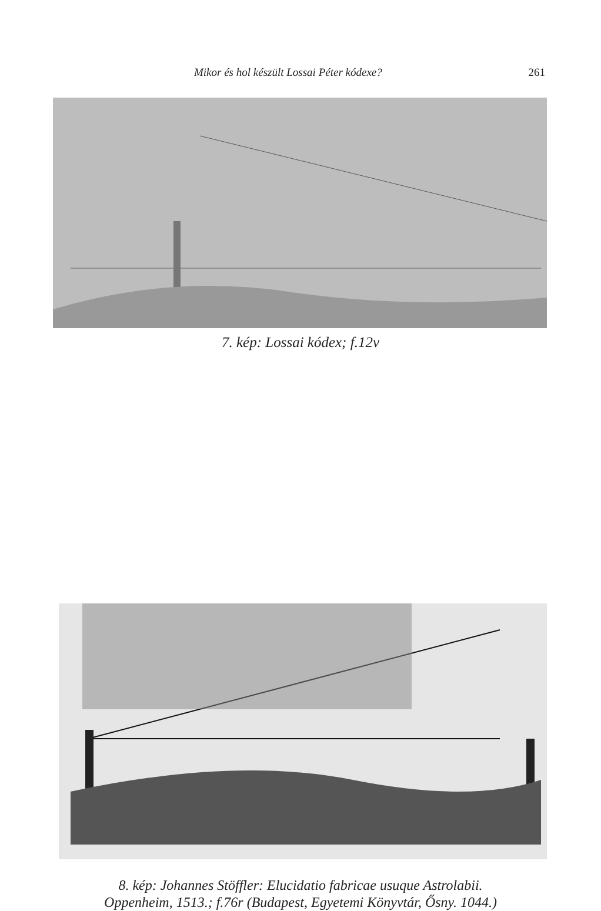Mikor és hol készült Lossai Péter kódexe? 261
7. kép: Lossai kódex; f.12v
8. kép: Johannes Stöffler: Elucidatio fabricae usuque Astrolabii.
Oppenheim, 1513.; f.76r (Budapest, Egyetemi Könyvtár, Ősny. 1044.)